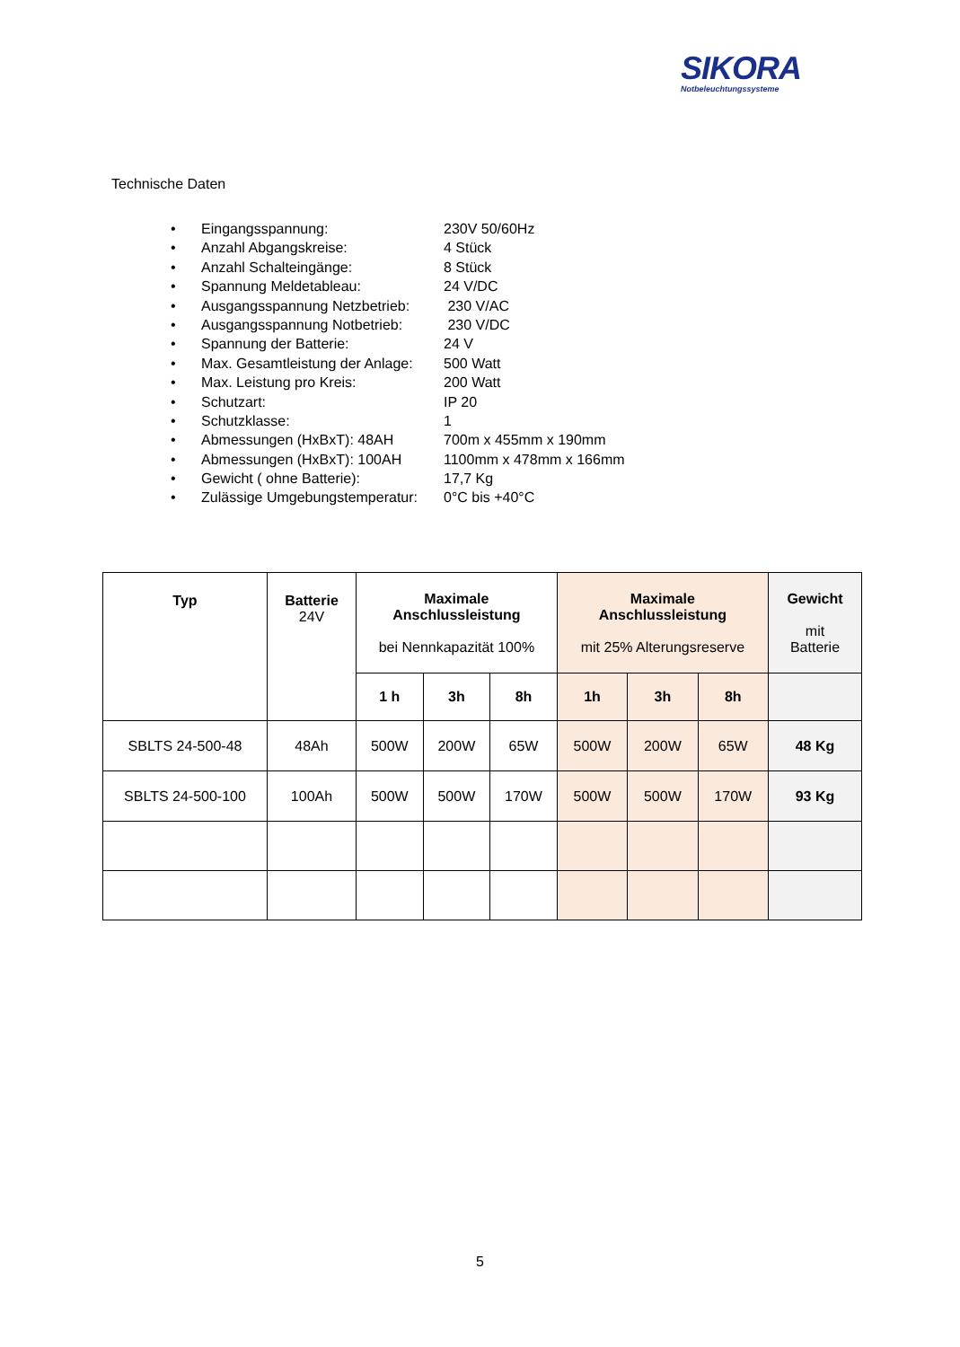SIKORA
Notbeleuchtungssysteme
Technische Daten
• Eingangsspannung: 230V 50/60Hz
• Anzahl Abgangskreise: 4 Stück
• Anzahl Schalteingänge: 8 Stück
• Spannung Meldetableau: 24 V/DC
• Ausgangsspannung Netzbetrieb: 230 V/AC
• Ausgangsspannung Notbetrieb: 230 V/DC
• Spannung der Batterie: 24 V
• Max. Gesamtleistung der Anlage: 500 Watt
• Max. Leistung pro Kreis: 200 Watt
• Schutzart: IP 20
• Schutzklasse: 1
• Abmessungen (HxBxT): 48AH 700m x 455mm x 190mm
• Abmessungen (HxBxT): 100AH 1100mm x 478mm x 166mm
• Gewicht ( ohne Batterie): 17,7 Kg
• Zulässige Umgebungstemperatur: 0°C bis +40°C
| Typ | Batterie 24V | Maximale Anschlussleistung bei Nennkapazität 100% | | | Maximale Anschlussleistung mit 25% Alterungsreserve | | | Gewicht mit Batterie |
| --- | --- | --- | --- | --- | --- | --- | --- | --- |
| | | 1 h | 3h | 8h | 1h | 3h | 8h | |
| SBLTS 24-500-48 | 48Ah | 500W | 200W | 65W | 500W | 200W | 65W | 48 Kg |
| SBLTS 24-500-100 | 100Ah | 500W | 500W | 170W | 500W | 500W | 170W | 93 Kg |
5